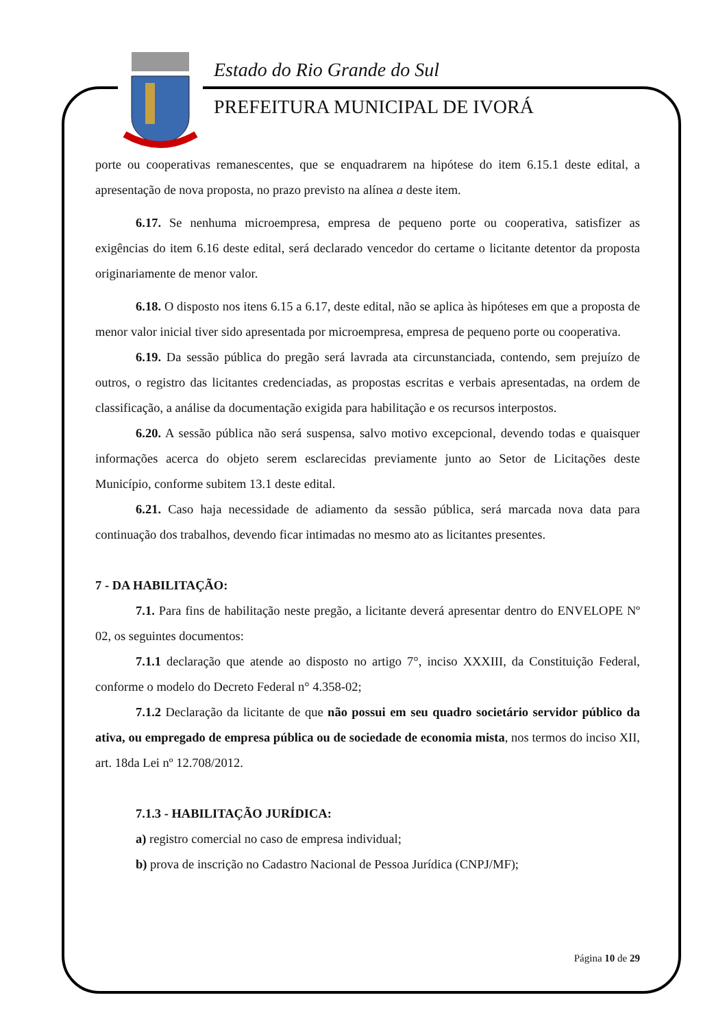Estado do Rio Grande do Sul
PREFEITURA MUNICIPAL DE IVORÁ
porte ou cooperativas remanescentes, que se enquadrarem na hipótese do item 6.15.1 deste edital, a apresentação de nova proposta, no prazo previsto na alínea a deste item.
6.17. Se nenhuma microempresa, empresa de pequeno porte ou cooperativa, satisfizer as exigências do item 6.16 deste edital, será declarado vencedor do certame o licitante detentor da proposta originariamente de menor valor.
6.18. O disposto nos itens 6.15 a 6.17, deste edital, não se aplica às hipóteses em que a proposta de menor valor inicial tiver sido apresentada por microempresa, empresa de pequeno porte ou cooperativa.
6.19. Da sessão pública do pregão será lavrada ata circunstanciada, contendo, sem prejuízo de outros, o registro das licitantes credenciadas, as propostas escritas e verbais apresentadas, na ordem de classificação, a análise da documentação exigida para habilitação e os recursos interpostos.
6.20. A sessão pública não será suspensa, salvo motivo excepcional, devendo todas e quaisquer informações acerca do objeto serem esclarecidas previamente junto ao Setor de Licitações deste Município, conforme subitem 13.1 deste edital.
6.21. Caso haja necessidade de adiamento da sessão pública, será marcada nova data para continuação dos trabalhos, devendo ficar intimadas no mesmo ato as licitantes presentes.
7 - DA HABILITAÇÃO:
7.1. Para fins de habilitação neste pregão, a licitante deverá apresentar dentro do ENVELOPE Nº 02, os seguintes documentos:
7.1.1 declaração que atende ao disposto no artigo 7°, inciso XXXIII, da Constituição Federal, conforme o modelo do Decreto Federal n° 4.358-02;
7.1.2 Declaração da licitante de que não possui em seu quadro societário servidor público da ativa, ou empregado de empresa pública ou de sociedade de economia mista, nos termos do inciso XII, art. 18da Lei nº 12.708/2012.
7.1.3 - HABILITAÇÃO JURÍDICA:
a) registro comercial no caso de empresa individual;
b) prova de inscrição no Cadastro Nacional de Pessoa Jurídica (CNPJ/MF);
Página 10 de 29